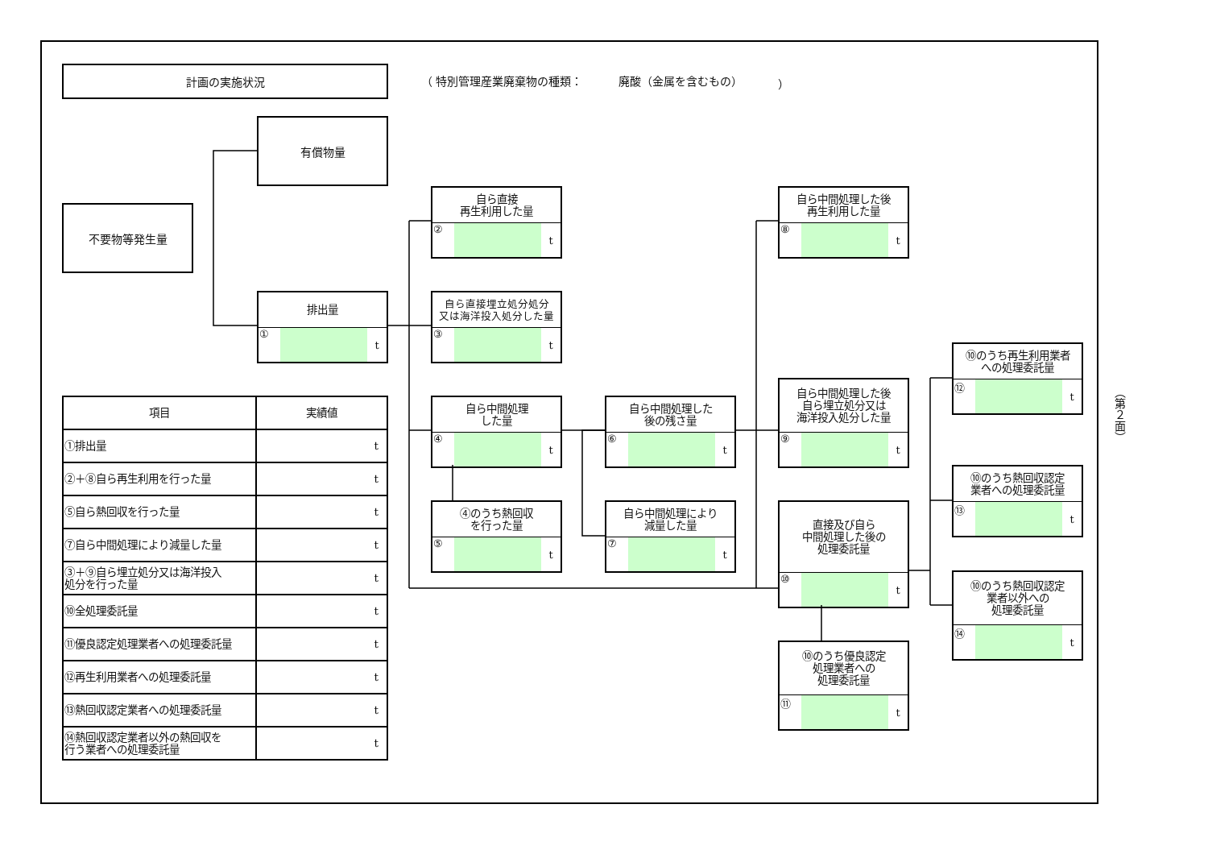計画の実施状況
（ 特別管理産業廃棄物の種類： 廃酸（金属を含むもの） ）
不要物等発生量
有償物量
排出量
① t
自ら直接
再生利用した量
② t
自ら直接埋立処分処分
又は海洋投入処分した量
③ t
自ら中間処理
した量
④ t
④のうち熱回収
を行った量
⑤ t
自ら中間処理した
後の残さ量
⑥ t
自ら中間処理により
減量した量
⑦ t
自ら中間処理した後
再生利用した量
⑧ t
自ら中間処理した後
自ら埋立処分又は
海洋投入処分した量
⑨ t
直接及び自ら
中間処理した後の
処理委託量
⑩ t
⑩のうち優良認定
処理業者への
処理委託量
⑪ t
⑩のうち再生利用業者
への処理委託量
⑫ t
⑩のうち熱回収認定
業者への処理委託量
⑬ t
⑩のうち熱回収認定
業者以外への
処理委託量
⑭ t
| 項目 | 実績値 |
| --- | --- |
| ①排出量 | t |
| ②＋⑧自ら再生利用を行った量 | t |
| ⑤自ら熱回収を行った量 | t |
| ⑦自ら中間処理により減量した量 | t |
| ③＋⑨自ら埋立処分又は海洋投入 処分を行った量 | t |
| ⑩全処理委託量 | t |
| ⑪優良認定処理業者への処理委託量 | t |
| ⑫再生利用業者への処理委託量 | t |
| ⑬熱回収認定業者への処理委託量 | t |
| ⑭熱回収認定業者以外の熱回収を 行う業者への処理委託量 | t |
（第２面）